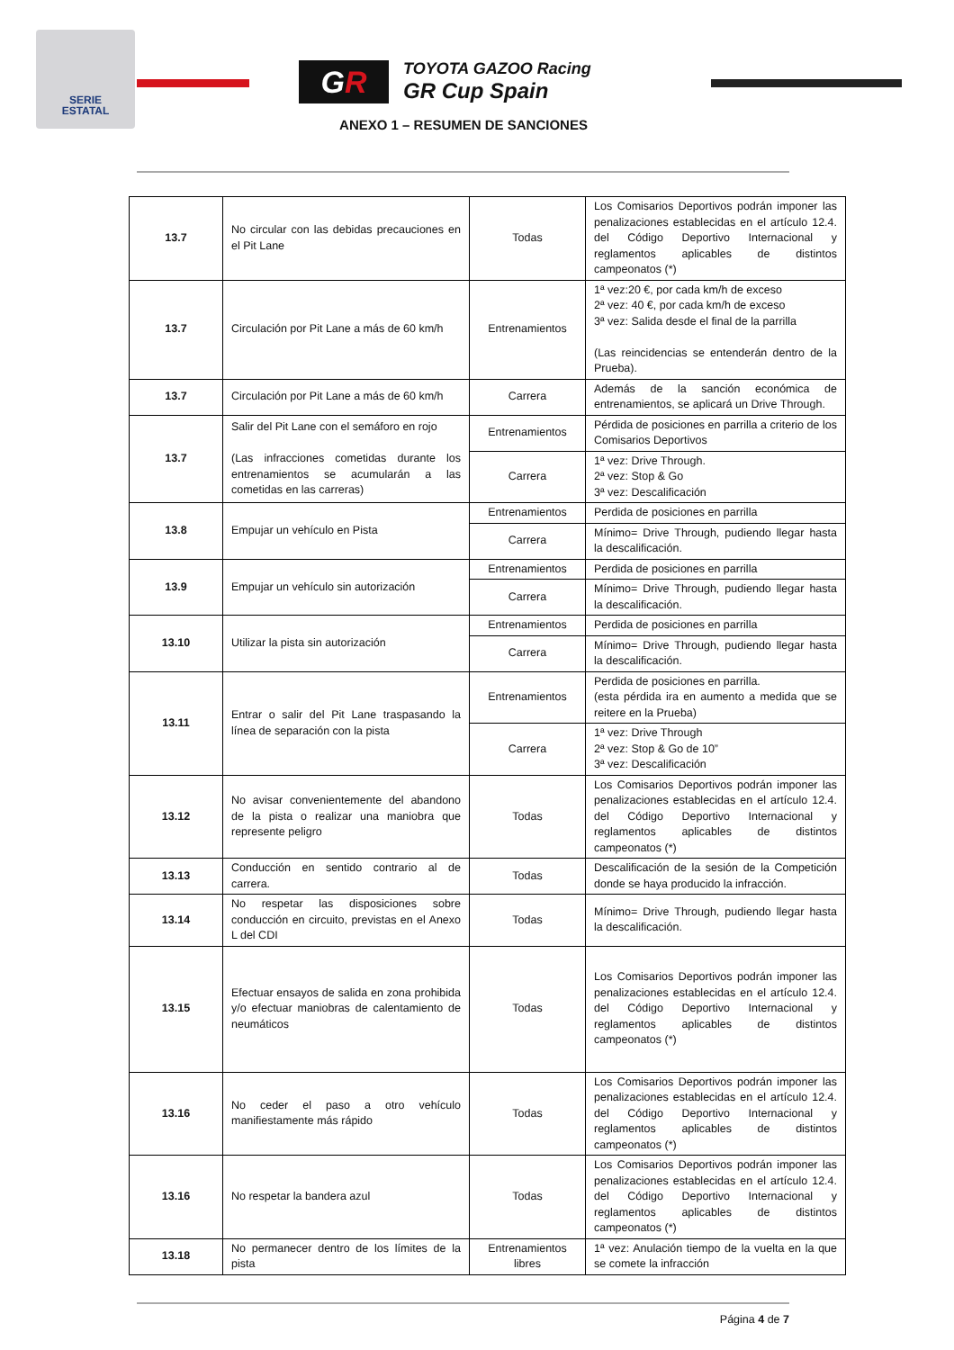SERIE
ESTATAL
GR
TOYOTA GAZOO Racing
GR Cup Spain
ANEXO 1 – RESUMEN DE SANCIONES
| 13.7 | No circular con las debidas precauciones en el Pit Lane | Todas | Los Comisarios Deportivos podrán imponer las penalizaciones establecidas en el artículo 12.4. del Código Deportivo Internacional y reglamentos aplicables de distintos campeonatos (*) |
| 13.7 | Circulación por Pit Lane a más de 60 km/h | Entrenamientos | 1ª vez:20 €, por cada km/h de exceso 2ª vez: 40 €, por cada km/h de exceso 3ª vez: Salida desde el final de la parrilla (Las reincidencias se entenderán dentro de la Prueba). |
| 13.7 | Circulación por Pit Lane a más de 60 km/h | Carrera | Además de la sanción económica de entrenamientos, se aplicará un Drive Through. |
| 13.7 | Salir del Pit Lane con el semáforo en rojo (Las infracciones cometidas durante los entrenamientos se acumularán a las cometidas en las carreras) | Entrenamientos | Pérdida de posiciones en parrilla a criterio de los Comisarios Deportivos |
| | | Carrera | 1ª vez: Drive Through. 2ª vez: Stop & Go 3ª vez: Descalificación |
| 13.8 | Empujar un vehículo en Pista | Entrenamientos | Perdida de posiciones en parrilla |
| | | Carrera | Mínimo= Drive Through, pudiendo llegar hasta la descalificación. |
| 13.9 | Empujar un vehículo sin autorización | Entrenamientos | Perdida de posiciones en parrilla |
| | | Carrera | Mínimo= Drive Through, pudiendo llegar hasta la descalificación. |
| 13.10 | Utilizar la pista sin autorización | Entrenamientos | Perdida de posiciones en parrilla |
| | | Carrera | Mínimo= Drive Through, pudiendo llegar hasta la descalificación. |
| 13.11 | Entrar o salir del Pit Lane traspasando la línea de separación con la pista | Entrenamientos | Perdida de posiciones en parrilla. (esta pérdida ira en aumento a medida que se reitere en la Prueba) |
| | | Carrera | 1ª vez: Drive Through 2ª vez: Stop & Go de 10” 3ª vez: Descalificación |
| 13.12 | No avisar convenientemente del abandono de la pista o realizar una maniobra que represente peligro | Todas | Los Comisarios Deportivos podrán imponer las penalizaciones establecidas en el artículo 12.4. del Código Deportivo Internacional y reglamentos aplicables de distintos campeonatos (*) |
| 13.13 | Conducción en sentido contrario al de carrera. | Todas | Descalificación de la sesión de la Competición donde se haya producido la infracción. |
| 13.14 | No respetar las disposiciones sobre conducción en circuito, previstas en el Anexo L del CDI | Todas | Mínimo= Drive Through, pudiendo llegar hasta la descalificación. |
| 13.15 | Efectuar ensayos de salida en zona prohibida y/o efectuar maniobras de calentamiento de neumáticos | Todas | Los Comisarios Deportivos podrán imponer las penalizaciones establecidas en el artículo 12.4. del Código Deportivo Internacional y reglamentos aplicables de distintos campeonatos (*) |
| 13.16 | No ceder el paso a otro vehículo manifiestamente más rápido | Todas | Los Comisarios Deportivos podrán imponer las penalizaciones establecidas en el artículo 12.4. del Código Deportivo Internacional y reglamentos aplicables de distintos campeonatos (*) |
| 13.16 | No respetar la bandera azul | Todas | Los Comisarios Deportivos podrán imponer las penalizaciones establecidas en el artículo 12.4. del Código Deportivo Internacional y reglamentos aplicables de distintos campeonatos (*) |
| 13.18 | No permanecer dentro de los límites de la pista | Entrenamientos libres | 1ª vez: Anulación tiempo de la vuelta en la que se comete la infracción |
Página 4 de 7